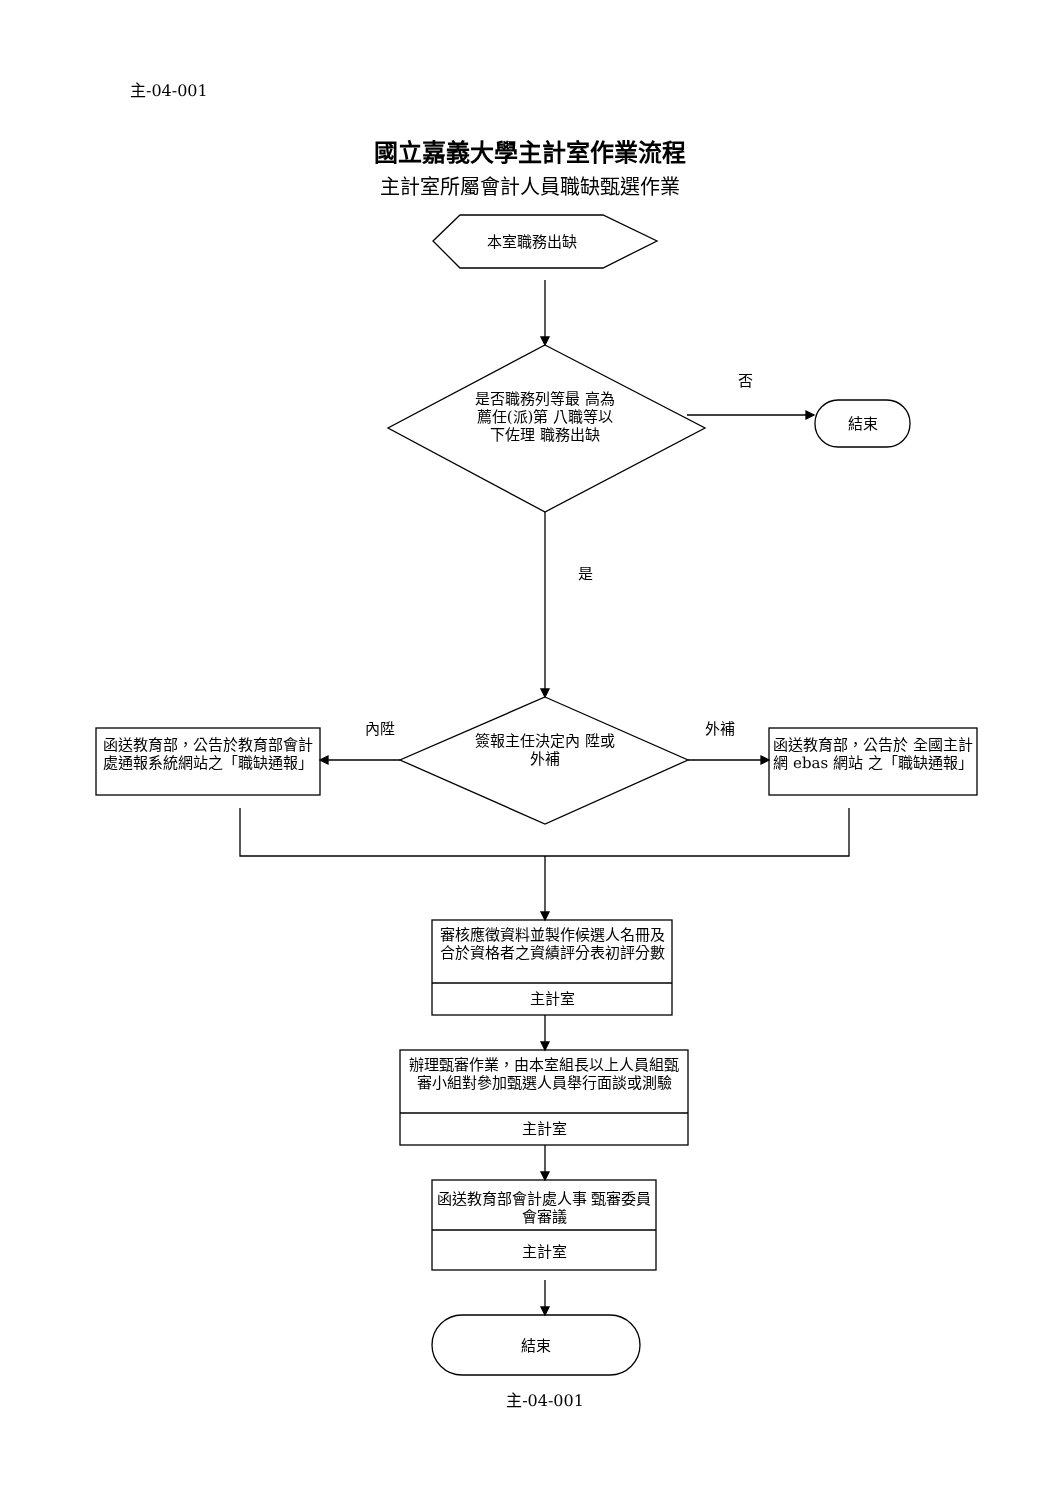主-04-001
國立嘉義大學主計室作業流程
主計室所屬會計人員職缺甄選作業
本室職務出缺
否
是否職務列等最 高為薦任(派)第 八職等以下佐理 職務出缺
結束
是
內陞 外補
簽報主任決定內 陞或外補
函送教育部，公告於教育部會計處通報系統網站之「職缺通報」
函送教育部，公告於 全國主計網 ebas 網站 之「職缺通報」
審核應徵資料並製作候選人名冊及合於資格者之資績評分表初評分數
主計室
辦理甄審作業，由本室組長以上人員組甄審小組對參加甄選人員舉行面談或測驗
主計室
函送教育部會計處人事 甄審委員會審議
主計室
結束
主-04-001